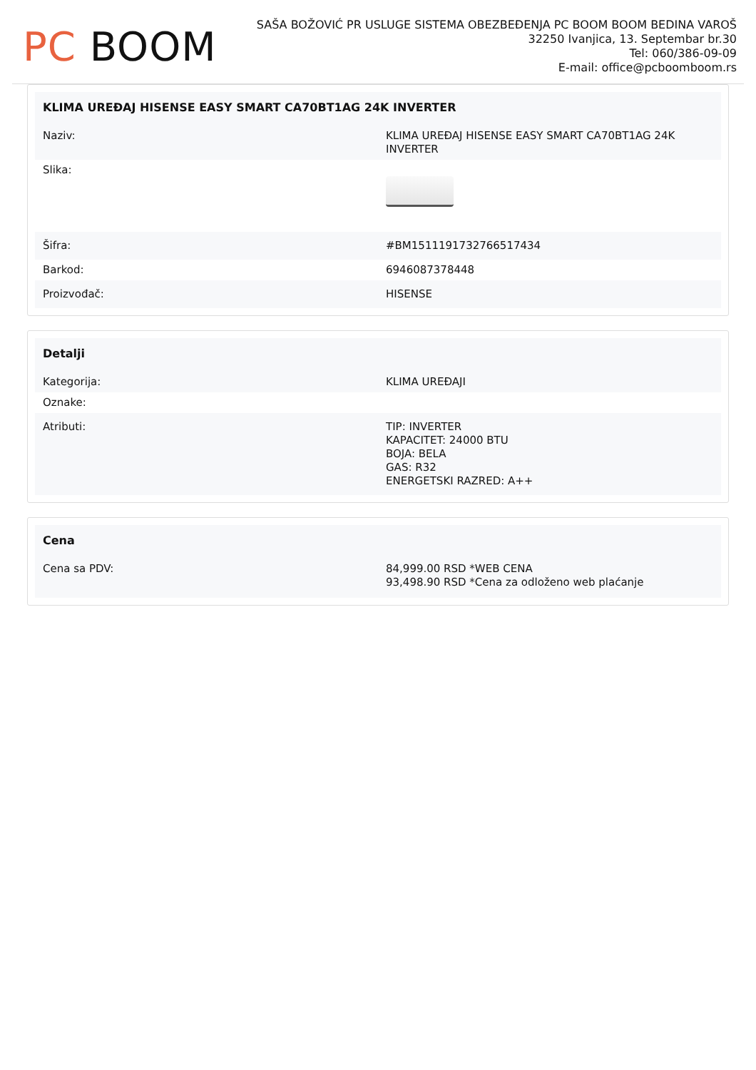PC BOOM
SAŠA BOŽOVIĆ PR USLUGE SISTEMA OBEZBEĐENJA PC BOOM BOOM BEDINA VAROŠ
32250 Ivanjica, 13. Septembar br.30
Tel: 060/386-09-09
E-mail: office@pcboomboom.rs
| KLIMA UREĐAJ HISENSE EASY SMART CA70BT1AG 24K INVERTER | |
| --- | --- |
| Naziv: | KLIMA UREĐAJ HISENSE EASY SMART CA70BT1AG 24K INVERTER |
| Slika: | |
| Šifra: | #BM1511191732766517434 |
| Barkod: | 6946087378448 |
| Proizvođač: | HISENSE |
| Detalji | |
| --- | --- |
| Kategorija: | KLIMA UREĐAJI |
| Oznake: | |
| Atributi: | TIP: INVERTER KAPACITET: 24000 BTU BOJA: BELA GAS: R32 ENERGETSKI RAZRED: A++ |
| Cena | |
| --- | --- |
| Cena sa PDV: | 84,999.00 RSD *WEB CENA 93,498.90 RSD *Cena za odloženo web plaćanje |